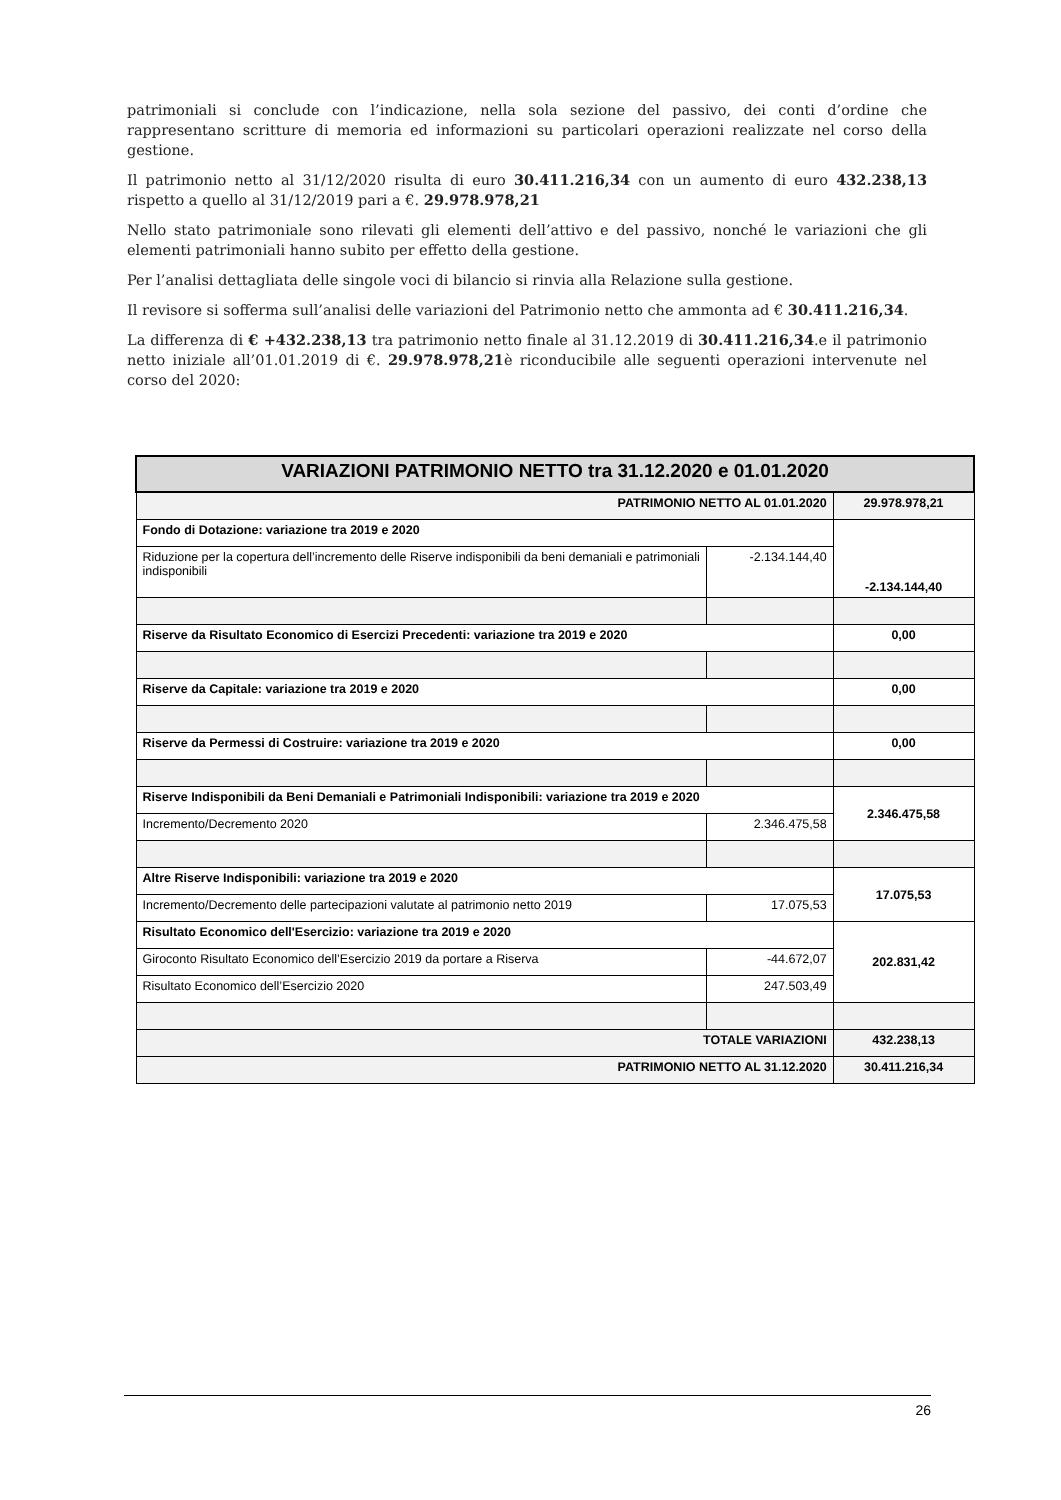patrimoniali si conclude con l’indicazione, nella sola sezione del passivo, dei conti d’ordine che rappresentano scritture di memoria ed informazioni su particolari operazioni realizzate nel corso della gestione.
Il patrimonio netto al 31/12/2020 risulta di euro 30.411.216,34 con un aumento di euro 432.238,13 rispetto a quello al 31/12/2019 pari a €. 29.978.978,21
Nello stato patrimoniale sono rilevati gli elementi dell’attivo e del passivo, nonché le variazioni che gli elementi patrimoniali hanno subito per effetto della gestione.
Per l’analisi dettagliata delle singole voci di bilancio si rinvia alla Relazione sulla gestione.
Il revisore si sofferma sull’analisi delle variazioni del Patrimonio netto che ammonta ad € 30.411.216,34.
La differenza di € +432.238,13 tra patrimonio netto finale al 31.12.2019 di 30.411.216,34.e il patrimonio netto iniziale all’01.01.2019 di €. 29.978.978,21è riconducibile alle seguenti operazioni intervenute nel corso del 2020:
| VARIAZIONI PATRIMONIO NETTO tra 31.12.2020 e 01.01.2020 | | |
| PATRIMONIO NETTO AL 01.01.2020 | | 29.978.978,21 |
| Fondo di Dotazione: variazione tra 2019 e 2020 | | -2.134.144,40 |
| Riduzione per la copertura dell’incremento delle Riserve indisponibili da beni demaniali e patrimoniali indisponibili | -2.134.144,40 | |
| Riserve da Risultato Economico di Esercizi Precedenti: variazione tra 2019 e 2020 | | 0,00 |
| Riserve da Capitale: variazione tra 2019 e 2020 | | 0,00 |
| Riserve da Permessi di Costruire: variazione tra 2019 e 2020 | | 0,00 |
| Riserve Indisponibili da Beni Demaniali e Patrimoniali Indisponibili: variazione tra 2019 e 2020 | | 2.346.475,58 |
| Incremento/Decremento 2020 | 2.346.475,58 | |
| Altre Riserve Indisponibili: variazione tra 2019 e 2020 | | 17.075,53 |
| Incremento/Decremento delle partecipazioni valutate al patrimonio netto 2019 | 17.075,53 | |
| Risultato Economico dell'Esercizio: variazione tra 2019 e 2020 | | 202.831,42 |
| Giroconto Risultato Economico dell’Esercizio 2019 da portare a Riserva | -44.672,07 | |
| Risultato Economico dell’Esercizio 2020 | 247.503,49 | |
| TOTALE VARIAZIONI | | 432.238,13 |
| PATRIMONIO NETTO AL 31.12.2020 | | 30.411.216,34 |
26